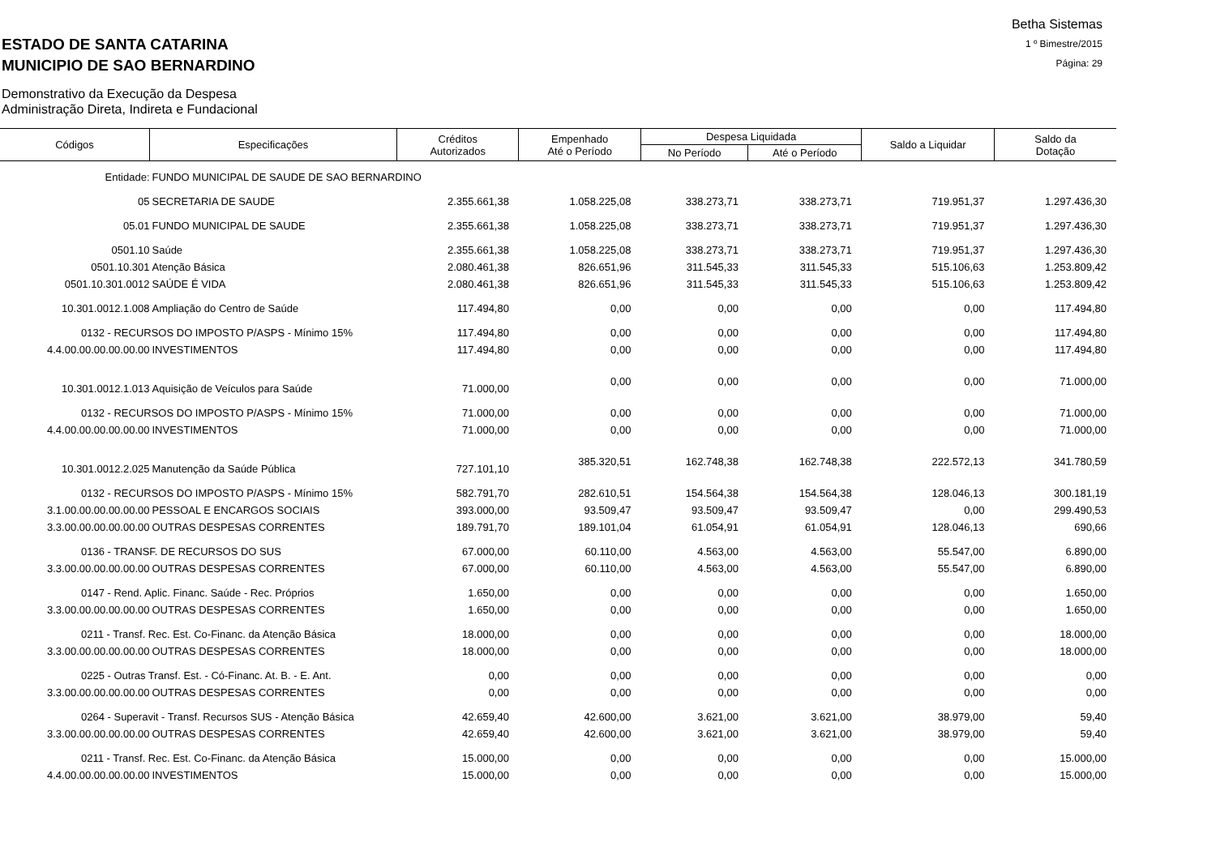ESTADO DE SANTA CATARINA
MUNICIPIO DE SAO BERNARDINO
Demonstrativo da Execução da Despesa
Administração Direta, Indireta e Fundacional
Betha Sistemas
1 º Bimestre/2015
Página: 29
| Códigos | Especificações | Créditos Autorizados | Empenhado Até o Período | Despesa Liquidada | | Saldo a Liquidar | Saldo da Dotação |
| --- | --- | --- | --- | --- | --- | --- | --- |
| | | | | No Período | Até o Período | | |
| Entidade: | FUNDO MUNICIPAL DE SAUDE DE SAO BERNARDINO | | | | | | |
| 05 | SECRETARIA DE SAUDE | 2.355.661,38 | 1.058.225,08 | 338.273,71 | 338.273,71 | 719.951,37 | 1.297.436,30 |
| 05.01 | FUNDO MUNICIPAL DE SAUDE | 2.355.661,38 | 1.058.225,08 | 338.273,71 | 338.273,71 | 719.951,37 | 1.297.436,30 |
| 0501.10 | Saúde | 2.355.661,38 | 1.058.225,08 | 338.273,71 | 338.273,71 | 719.951,37 | 1.297.436,30 |
| 0501.10.301 | Atenção Básica | 2.080.461,38 | 826.651,96 | 311.545,33 | 311.545,33 | 515.106,63 | 1.253.809,42 |
| 0501.10.301.0012 | SAÚDE É VIDA | 2.080.461,38 | 826.651,96 | 311.545,33 | 311.545,33 | 515.106,63 | 1.253.809,42 |
| 10.301.0012.1.008 | Ampliação do Centro de Saúde | 117.494,80 | 0,00 | 0,00 | 0,00 | 0,00 | 117.494,80 |
| 0132 - RECURSOS DO IMPOSTO P/ASPS - Mínimo 15% | | 117.494,80 | 0,00 | 0,00 | 0,00 | 0,00 | 117.494,80 |
| 4.4.00.00.00.00.00.00 | INVESTIMENTOS | 117.494,80 | 0,00 | 0,00 | 0,00 | 0,00 | 117.494,80 |
| 10.301.0012.1.013 | Aquisição de Veículos para Saúde | 71.000,00 | 0,00 | 0,00 | 0,00 | 0,00 | 71.000,00 |
| 0132 - RECURSOS DO IMPOSTO P/ASPS - Mínimo 15% | | 71.000,00 | 0,00 | 0,00 | 0,00 | 0,00 | 71.000,00 |
| 4.4.00.00.00.00.00.00 | INVESTIMENTOS | 71.000,00 | 0,00 | 0,00 | 0,00 | 0,00 | 71.000,00 |
| 10.301.0012.2.025 | Manutenção da Saúde Pública | 727.101,10 | 385.320,51 | 162.748,38 | 162.748,38 | 222.572,13 | 341.780,59 |
| 0132 - RECURSOS DO IMPOSTO P/ASPS - Mínimo 15% | | 582.791,70 | 282.610,51 | 154.564,38 | 154.564,38 | 128.046,13 | 300.181,19 |
| 3.1.00.00.00.00.00.00 | PESSOAL E ENCARGOS SOCIAIS | 393.000,00 | 93.509,47 | 93.509,47 | 93.509,47 | 0,00 | 299.490,53 |
| 3.3.00.00.00.00.00.00 | OUTRAS DESPESAS CORRENTES | 189.791,70 | 189.101,04 | 61.054,91 | 61.054,91 | 128.046,13 | 690,66 |
| 0136 - TRANSF. DE RECURSOS DO SUS | | 67.000,00 | 60.110,00 | 4.563,00 | 4.563,00 | 55.547,00 | 6.890,00 |
| 3.3.00.00.00.00.00.00 | OUTRAS DESPESAS CORRENTES | 67.000,00 | 60.110,00 | 4.563,00 | 4.563,00 | 55.547,00 | 6.890,00 |
| 0147 - Rend. Aplic. Financ. Saúde - Rec. Próprios | | 1.650,00 | 0,00 | 0,00 | 0,00 | 0,00 | 1.650,00 |
| 3.3.00.00.00.00.00.00 | OUTRAS DESPESAS CORRENTES | 1.650,00 | 0,00 | 0,00 | 0,00 | 0,00 | 1.650,00 |
| 0211 - Transf. Rec. Est. Co-Financ. da Atenção Básica | | 18.000,00 | 0,00 | 0,00 | 0,00 | 0,00 | 18.000,00 |
| 3.3.00.00.00.00.00.00 | OUTRAS DESPESAS CORRENTES | 18.000,00 | 0,00 | 0,00 | 0,00 | 0,00 | 18.000,00 |
| 0225 - Outras Transf. Est. - Có-Financ. At. B. - E. Ant. | | 0,00 | 0,00 | 0,00 | 0,00 | 0,00 | 0,00 |
| 3.3.00.00.00.00.00.00 | OUTRAS DESPESAS CORRENTES | 0,00 | 0,00 | 0,00 | 0,00 | 0,00 | 0,00 |
| 0264 - Superavit - Transf. Recursos SUS - Atenção Básica | | 42.659,40 | 42.600,00 | 3.621,00 | 3.621,00 | 38.979,00 | 59,40 |
| 3.3.00.00.00.00.00.00 | OUTRAS DESPESAS CORRENTES | 42.659,40 | 42.600,00 | 3.621,00 | 3.621,00 | 38.979,00 | 59,40 |
| 0211 - Transf. Rec. Est. Co-Financ. da Atenção Básica | | 15.000,00 | 0,00 | 0,00 | 0,00 | 0,00 | 15.000,00 |
| 4.4.00.00.00.00.00.00 | INVESTIMENTOS | 15.000,00 | 0,00 | 0,00 | 0,00 | 0,00 | 15.000,00 |